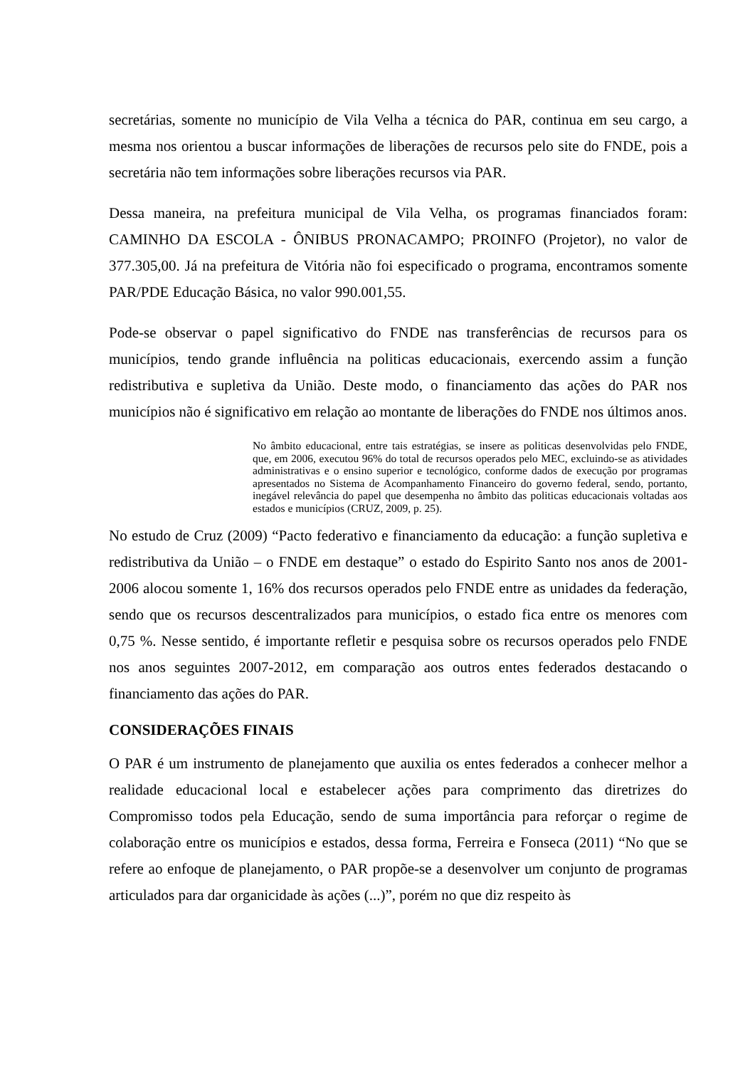secretárias, somente no município de Vila Velha a técnica do PAR, continua em seu cargo, a mesma nos orientou a buscar informações de liberações de recursos pelo site do FNDE, pois a secretária não tem informações sobre liberações recursos via PAR.
Dessa maneira, na prefeitura municipal de Vila Velha, os programas financiados foram: CAMINHO DA ESCOLA - ÔNIBUS PRONACAMPO; PROINFO (Projetor), no valor de 377.305,00. Já na prefeitura de Vitória não foi especificado o programa, encontramos somente PAR/PDE Educação Básica, no valor 990.001,55.
Pode-se observar o papel significativo do FNDE nas transferências de recursos para os municípios, tendo grande influência na politicas educacionais, exercendo assim a função redistributiva e supletiva da União. Deste modo, o financiamento das ações do PAR nos municípios não é significativo em relação ao montante de liberações do FNDE nos últimos anos.
No âmbito educacional, entre tais estratégias, se insere as politicas desenvolvidas pelo FNDE, que, em 2006, executou 96% do total de recursos operados pelo MEC, excluindo-se as atividades administrativas e o ensino superior e tecnológico, conforme dados de execução por programas apresentados no Sistema de Acompanhamento Financeiro do governo federal, sendo, portanto, inegável relevância do papel que desempenha no âmbito das politicas educacionais voltadas aos estados e municípios (CRUZ, 2009, p. 25).
No estudo de Cruz (2009) “Pacto federativo e financiamento da educação: a função supletiva e redistributiva da União – o FNDE em destaque” o estado do Espirito Santo nos anos de 2001-2006 alocou somente 1, 16% dos recursos operados pelo FNDE entre as unidades da federação, sendo que os recursos descentralizados para municípios, o estado fica entre os menores com 0,75 %. Nesse sentido, é importante refletir e pesquisa sobre os recursos operados pelo FNDE nos anos seguintes 2007-2012, em comparação aos outros entes federados destacando o financiamento das ações do PAR.
CONSIDERAÇÕES FINAIS
O PAR é um instrumento de planejamento que auxilia os entes federados a conhecer melhor a realidade educacional local e estabelecer ações para comprimento das diretrizes do Compromisso todos pela Educação, sendo de suma importância para reforçar o regime de colaboração entre os municípios e estados, dessa forma, Ferreira e Fonseca (2011) “No que se refere ao enfoque de planejamento, o PAR propõe-se a desenvolver um conjunto de programas articulados para dar organicidade às ações (...)”, porém no que diz respeito às